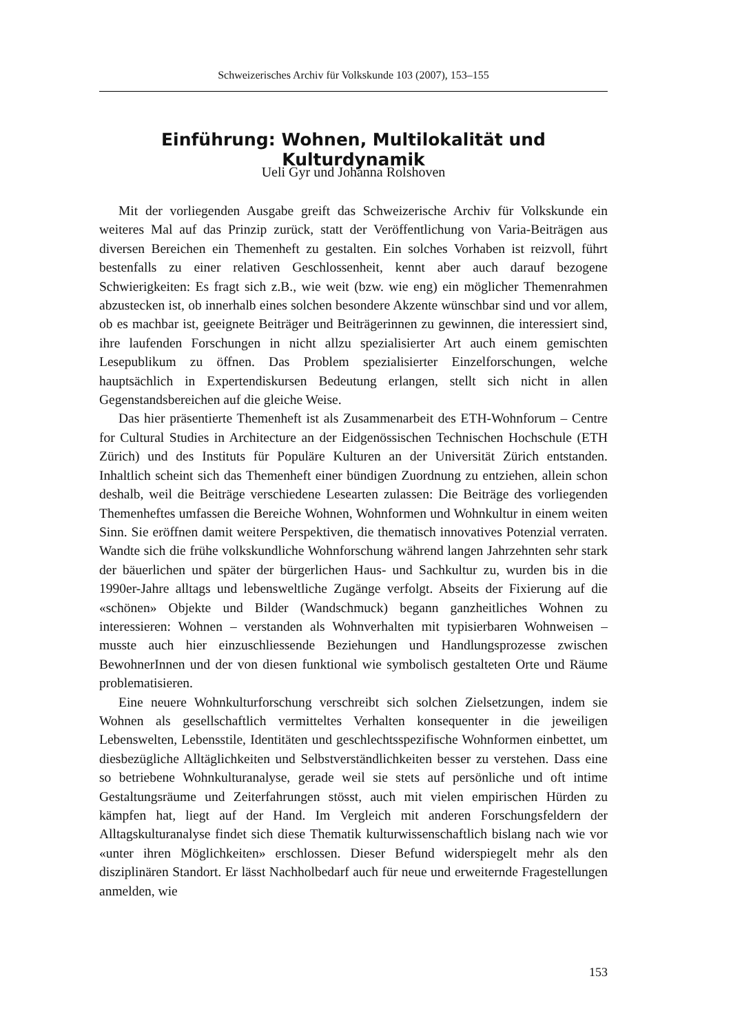Schweizerisches Archiv für Volkskunde 103 (2007), 153–155
Einführung: Wohnen, Multilokalität und Kulturdynamik
Ueli Gyr und Johanna Rolshoven
Mit der vorliegenden Ausgabe greift das Schweizerische Archiv für Volkskunde ein weiteres Mal auf das Prinzip zurück, statt der Veröffentlichung von Varia-Beiträgen aus diversen Bereichen ein Themenheft zu gestalten. Ein solches Vorhaben ist reizvoll, führt bestenfalls zu einer relativen Geschlossenheit, kennt aber auch darauf bezogene Schwierigkeiten: Es fragt sich z.B., wie weit (bzw. wie eng) ein möglicher Themenrahmen abzustecken ist, ob innerhalb eines solchen besondere Akzente wünschbar sind und vor allem, ob es machbar ist, geeignete Beiträger und Beiträgerinnen zu gewinnen, die interessiert sind, ihre laufenden Forschungen in nicht allzu spezialisierter Art auch einem gemischten Lesepublikum zu öffnen. Das Problem spezialisierter Einzelforschungen, welche hauptsächlich in Expertendiskursen Bedeutung erlangen, stellt sich nicht in allen Gegenstandsbereichen auf die gleiche Weise.
Das hier präsentierte Themenheft ist als Zusammenarbeit des ETH-Wohnforum – Centre for Cultural Studies in Architecture an der Eidgenössischen Technischen Hochschule (ETH Zürich) und des Instituts für Populäre Kulturen an der Universität Zürich entstanden. Inhaltlich scheint sich das Themenheft einer bündigen Zuordnung zu entziehen, allein schon deshalb, weil die Beiträge verschiedene Lesearten zulassen: Die Beiträge des vorliegenden Themenheftes umfassen die Bereiche Wohnen, Wohnformen und Wohnkultur in einem weiten Sinn. Sie eröffnen damit weitere Perspektiven, die thematisch innovatives Potenzial verraten. Wandte sich die frühe volkskundliche Wohnforschung während langen Jahrzehnten sehr stark der bäuerlichen und später der bürgerlichen Haus- und Sachkultur zu, wurden bis in die 1990er-Jahre alltags und lebensweltliche Zugänge verfolgt. Abseits der Fixierung auf die «schönen» Objekte und Bilder (Wandschmuck) begann ganzheitliches Wohnen zu interessieren: Wohnen – verstanden als Wohnverhalten mit typisierbaren Wohnweisen – musste auch hier einzuschliessende Beziehungen und Handlungsprozesse zwischen BewohnerInnen und der von diesen funktional wie symbolisch gestalteten Orte und Räume problematisieren.
Eine neuere Wohnkulturforschung verschreibt sich solchen Zielsetzungen, indem sie Wohnen als gesellschaftlich vermitteltes Verhalten konsequenter in die jeweiligen Lebenswelten, Lebensstile, Identitäten und geschlechtsspezifische Wohnformen einbettet, um diesbezügliche Alltäglichkeiten und Selbstverständlichkeiten besser zu verstehen. Dass eine so betriebene Wohnkulturanalyse, gerade weil sie stets auf persönliche und oft intime Gestaltungsräume und Zeiterfahrungen stösst, auch mit vielen empirischen Hürden zu kämpfen hat, liegt auf der Hand. Im Vergleich mit anderen Forschungsfeldern der Alltagskulturanalyse findet sich diese Thematik kulturwissenschaftlich bislang nach wie vor «unter ihren Möglichkeiten» erschlossen. Dieser Befund widerspiegelt mehr als den disziplinären Standort. Er lässt Nachholbedarf auch für neue und erweiternde Fragestellungen anmelden, wie
153